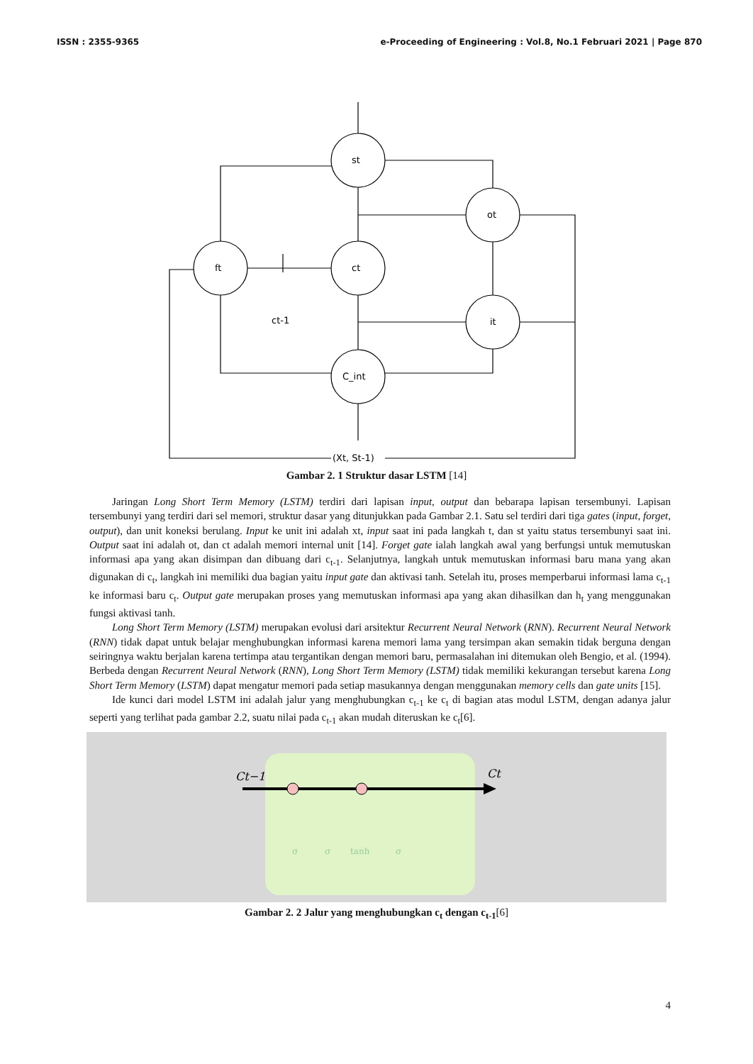ISSN : 2355-9365 e-Proceeding of Engineering : Vol.8, No.1 Februari 2021 | Page 870
st
ot
ft
ct
it
C_int
ct-1
(Xt, St-1)
Gambar 2. 1 Struktur dasar LSTM [14]
Jaringan Long Short Term Memory (LSTM) terdiri dari lapisan input, output dan bebarapa lapisan tersembunyi. Lapisan tersembunyi yang terdiri dari sel memori, struktur dasar yang ditunjukkan pada Gambar 2.1. Satu sel terdiri dari tiga gates (input, forget, output), dan unit koneksi berulang. Input ke unit ini adalah xt, input saat ini pada langkah t, dan st yaitu status tersembunyi saat ini. Output saat ini adalah ot, dan ct adalah memori internal unit [14]. Forget gate ialah langkah awal yang berfungsi untuk memutuskan informasi apa yang akan disimpan dan dibuang dari c<sub>t-1</sub>. Selanjutnya, langkah untuk memutuskan informasi baru mana yang akan digunakan di c<sub>t</sub>, langkah ini memiliki dua bagian yaitu input gate dan aktivasi tanh. Setelah itu, proses memperbarui informasi lama c<sub>t-1</sub> ke informasi baru c<sub>t</sub>. Output gate merupakan proses yang memutuskan informasi apa yang akan dihasilkan dan h<sub>t</sub> yang menggunakan fungsi aktivasi tanh.
Long Short Term Memory (LSTM) merupakan evolusi dari arsitektur Recurrent Neural Network (RNN). Recurrent Neural Network (RNN) tidak dapat untuk belajar menghubungkan informasi karena memori lama yang tersimpan akan semakin tidak berguna dengan seiringnya waktu berjalan karena tertimpa atau tergantikan dengan memori baru, permasalahan ini ditemukan oleh Bengio, et al. (1994). Berbeda dengan Recurrent Neural Network (RNN), Long Short Term Memory (LSTM) tidak memiliki kekurangan tersebut karena Long Short Term Memory (LSTM) dapat mengatur memori pada setiap masukannya dengan menggunakan memory cells dan gate units [15].
Ide kunci dari model LSTM ini adalah jalur yang menghubungkan c<sub>t-1</sub> ke c<sub>t</sub> di bagian atas modul LSTM, dengan adanya jalur seperti yang terlihat pada gambar 2.2, suatu nilai pada c<sub>t-1</sub> akan mudah diteruskan ke c<sub>t</sub>[6].
Ct−1
Ct
σ
σ
tanh
σ
Gambar 2. 2 Jalur yang menghubungkan c<sub>t</sub> dengan c<sub>t-1</sub>[6]
4